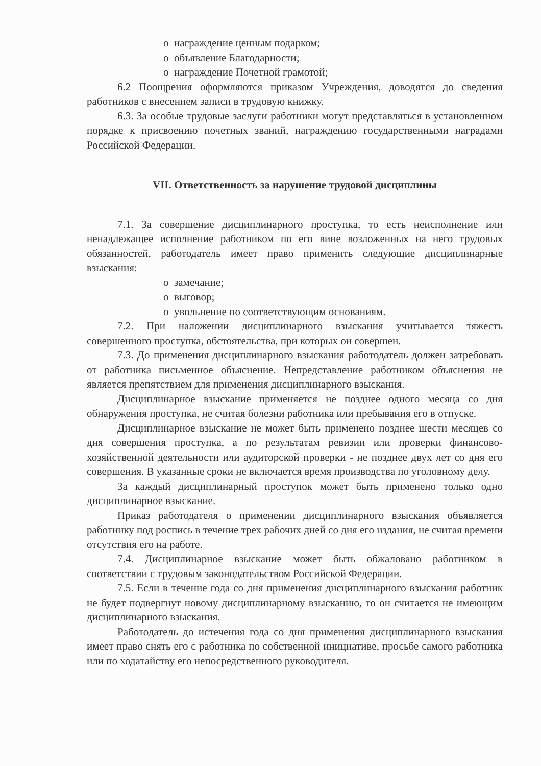o награждение ценным подарком;
o объявление Благодарности;
o награждение Почетной грамотой;
6.2 Поощрения оформляются приказом Учреждения, доводятся до сведения работников с внесением записи в трудовую книжку.
6.3. За особые трудовые заслуги работники могут представляться в установленном порядке к присвоению почетных званий, награждению государственными наградами Российской Федерации.
VII. Ответственность за нарушение трудовой дисциплины
7.1. За совершение дисциплинарного проступка, то есть неисполнение или ненадлежащее исполнение работником по его вине возложенных на него трудовых обязанностей, работодатель имеет право применить следующие дисциплинарные взыскания:
o замечание;
o выговор;
o увольнение по соответствующим основаниям.
7.2. При наложении дисциплинарного взыскания учитывается тяжесть совершенного проступка, обстоятельства, при которых он совершен.
7.3. До применения дисциплинарного взыскания работодатель должен затребовать от работника письменное объяснение. Непредставление работником объяснения не является препятствием для применения дисциплинарного взыскания.
Дисциплинарное взыскание применяется не позднее одного месяца со дня обнаружения проступка, не считая болезни работника или пребывания его в отпуске.
Дисциплинарное взыскание не может быть применено позднее шести месяцев со дня совершения проступка, а по результатам ревизии или проверки финансово-хозяйственной деятельности или аудиторской проверки - не позднее двух лет со дня его совершения. В указанные сроки не включается время производства по уголовному делу.
За каждый дисциплинарный проступок может быть применено только одно дисциплинарное взыскание.
Приказ работодателя о применении дисциплинарного взыскания объявляется работнику под роспись в течение трех рабочих дней со дня его издания, не считая времени отсутствия его на работе.
7.4. Дисциплинарное взыскание может быть обжаловано работником в соответствии с трудовым законодательством Российской Федерации.
7.5. Если в течение года со дня применения дисциплинарного взыскания работник не будет подвергнут новому дисциплинарному взысканию, то он считается не имеющим дисциплинарного взыскания.
Работодатель до истечения года со дня применения дисциплинарного взыскания имеет право снять его с работника по собственной инициативе, просьбе самого работника или по ходатайству его непосредственного руководителя.